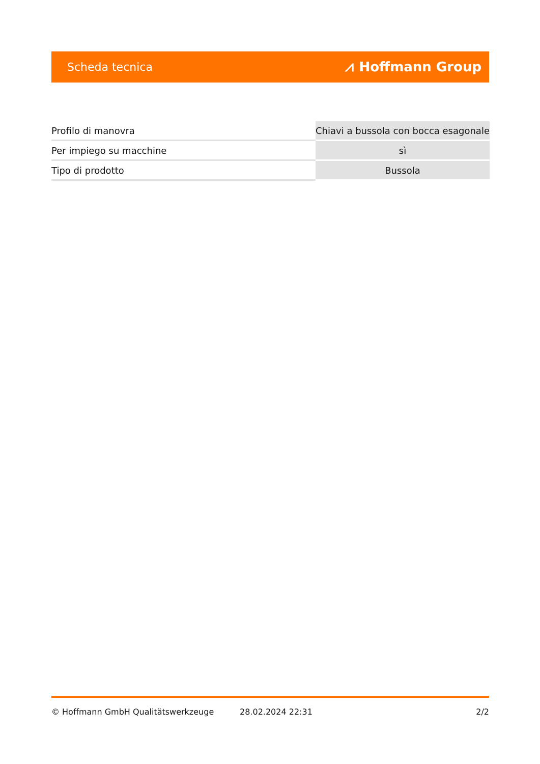Scheda tecnica ⩘ Hoffmann Group
| Profilo di manovra | Chiavi a bussola con bocca esagonale |
| Per impiego su macchine | sì |
| Tipo di prodotto | Bussola |
© Hoffmann GmbH Qualitätswerkzeuge 28.02.2024 22:31 2/2